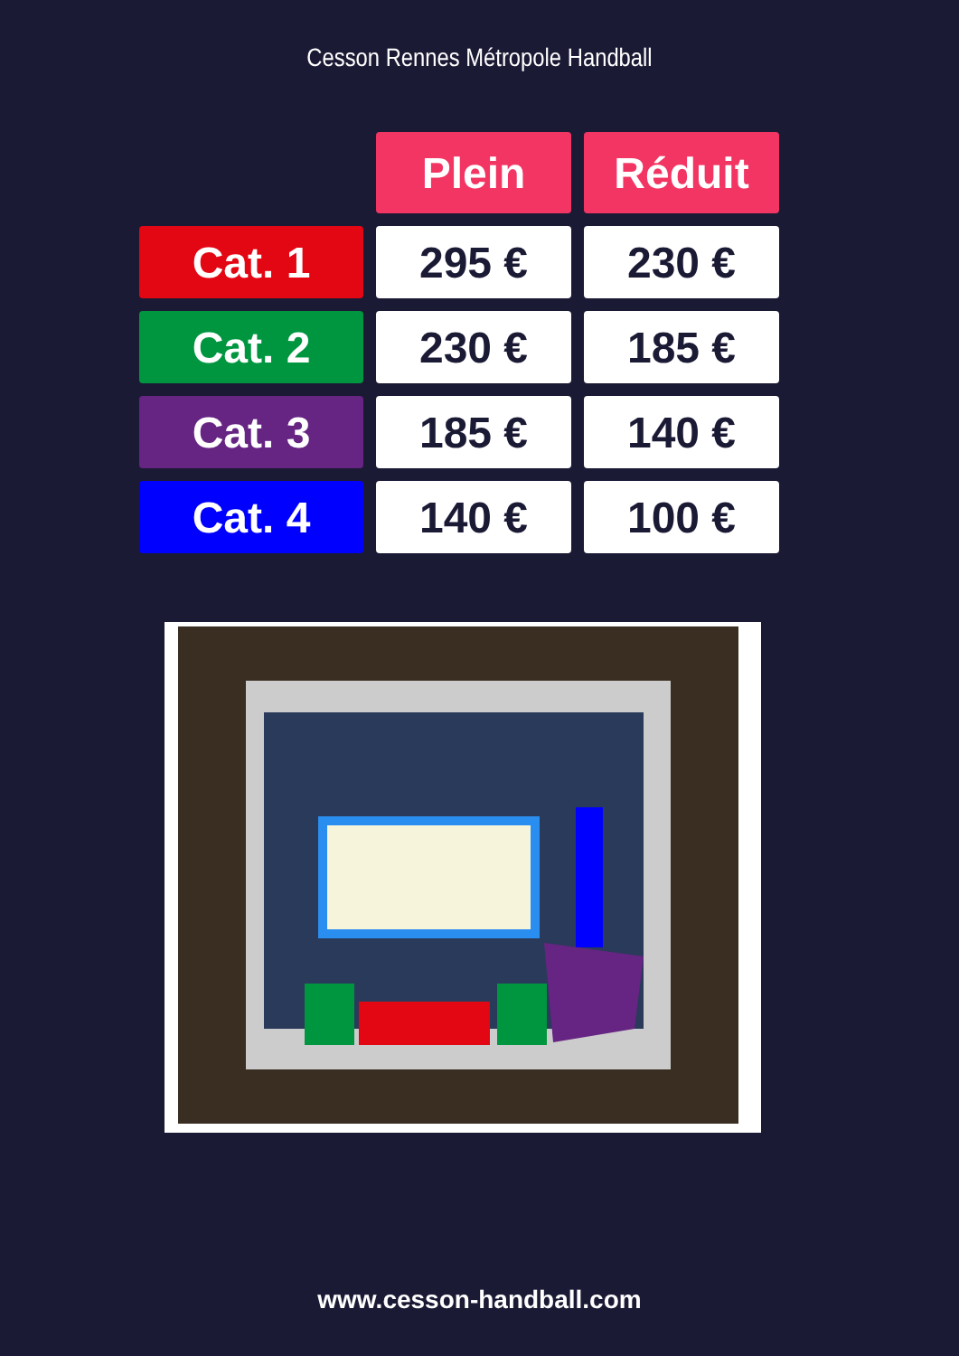Cesson Rennes Métropole Handball
| | Plein | Réduit |
| Cat. 1 | 295 € | 230 € |
| Cat. 2 | 230 € | 185 € |
| Cat. 3 | 185 € | 140 € |
| Cat. 4 | 140 € | 100 € |
www.cesson-handball.com